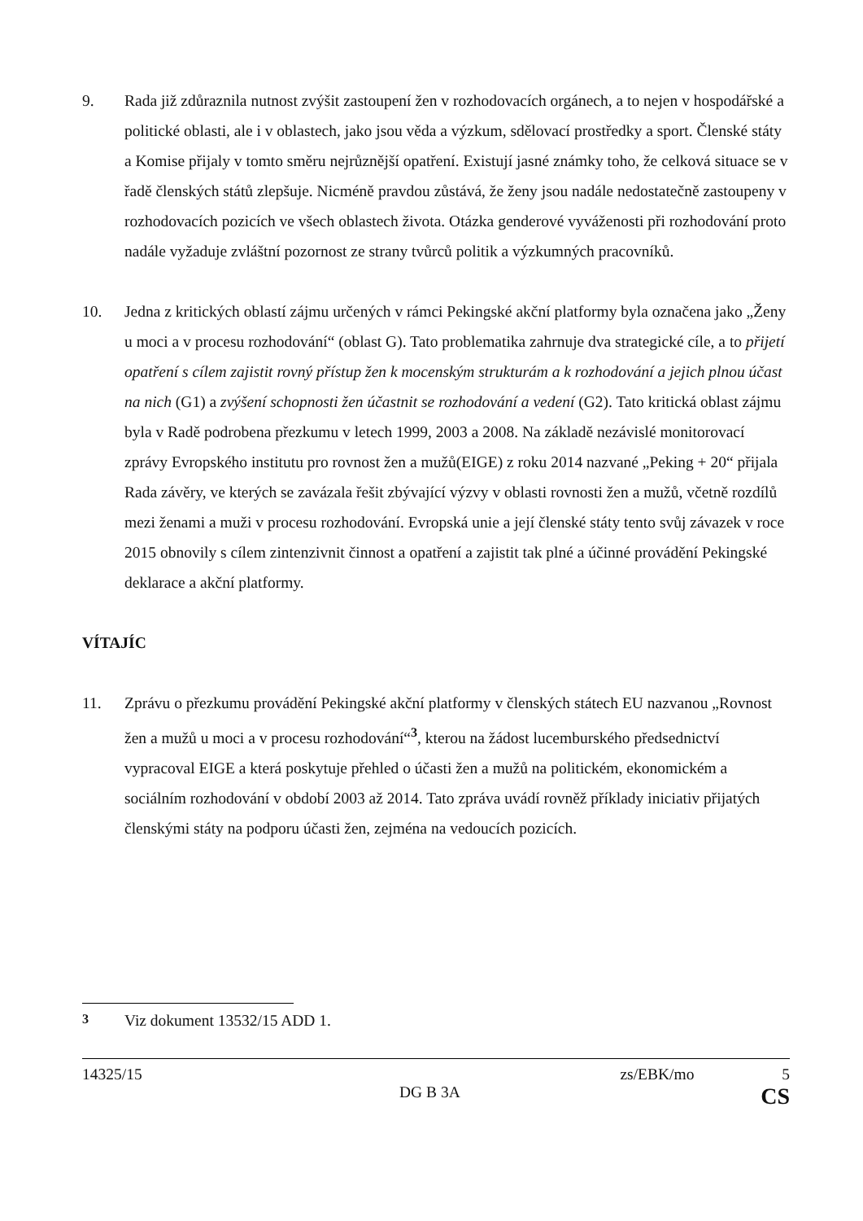9. Rada již zdůraznila nutnost zvýšit zastoupení žen v rozhodovacích orgánech, a to nejen v hospodářské a politické oblasti, ale i v oblastech, jako jsou věda a výzkum, sdělovací prostředky a sport. Členské státy a Komise přijaly v tomto směru nejrůznější opatření. Existují jasné známky toho, že celková situace se v řadě členských států zlepšuje. Nicméně pravdou zůstává, že ženy jsou nadále nedostatečně zastoupeny v rozhodovacích pozicích ve všech oblastech života. Otázka genderové vyváženosti při rozhodování proto nadále vyžaduje zvláštní pozornost ze strany tvůrců politik a výzkumných pracovníků.
10. Jedna z kritických oblastí zájmu určených v rámci Pekingské akční platformy byla označena jako „Ženy u moci a v procesu rozhodování“ (oblast G). Tato problematika zahrnuje dva strategické cíle, a to přijetí opatření s cílem zajistit rovný přístup žen k mocenským strukturám a k rozhodování a jejich plnou účast na nich (G1) a zvýšení schopnosti žen účastnit se rozhodování a vedení (G2). Tato kritická oblast zájmu byla v Radě podrobena přezkumu v letech 1999, 2003 a 2008. Na základě nezávislé monitorovací zprávy Evropského institutu pro rovnost žen a mužů(EIGE) z roku 2014 nazvané „Peking + 20“ přijala Rada závěry, ve kterých se zavázala řešit zbývající výzvy v oblasti rovnosti žen a mužů, včetně rozdílů mezi ženami a muži v procesu rozhodování. Evropská unie a její členské státy tento svůj závazek v roce 2015 obnovily s cílem zintenzivnit činnost a opatření a zajistit tak plné a účinné provádění Pekingské deklarace a akční platformy.
VÍTAJÍC
11. Zprávu o přezkumu provádění Pekingské akční platformy v členských státech EU nazvanou „Rovnost žen a mužů u moci a v procesu rozhodování“<sup>3</sup>, kterou na žádost lucemburského předsednictví vypracoval EIGE a která poskytuje přehled o účasti žen a mužů na politickém, ekonomickém a sociálním rozhodování v období 2003 až 2014. Tato zpráva uvádí rovněž příklady iniciativ přijatých členskými státy na podporu účasti žen, zejména na vedoucích pozicích.
<sup>3</sup> Viz dokument 13532/15 ADD 1.
14325/15 zs/EBK/mo 5
DG B 3A CS